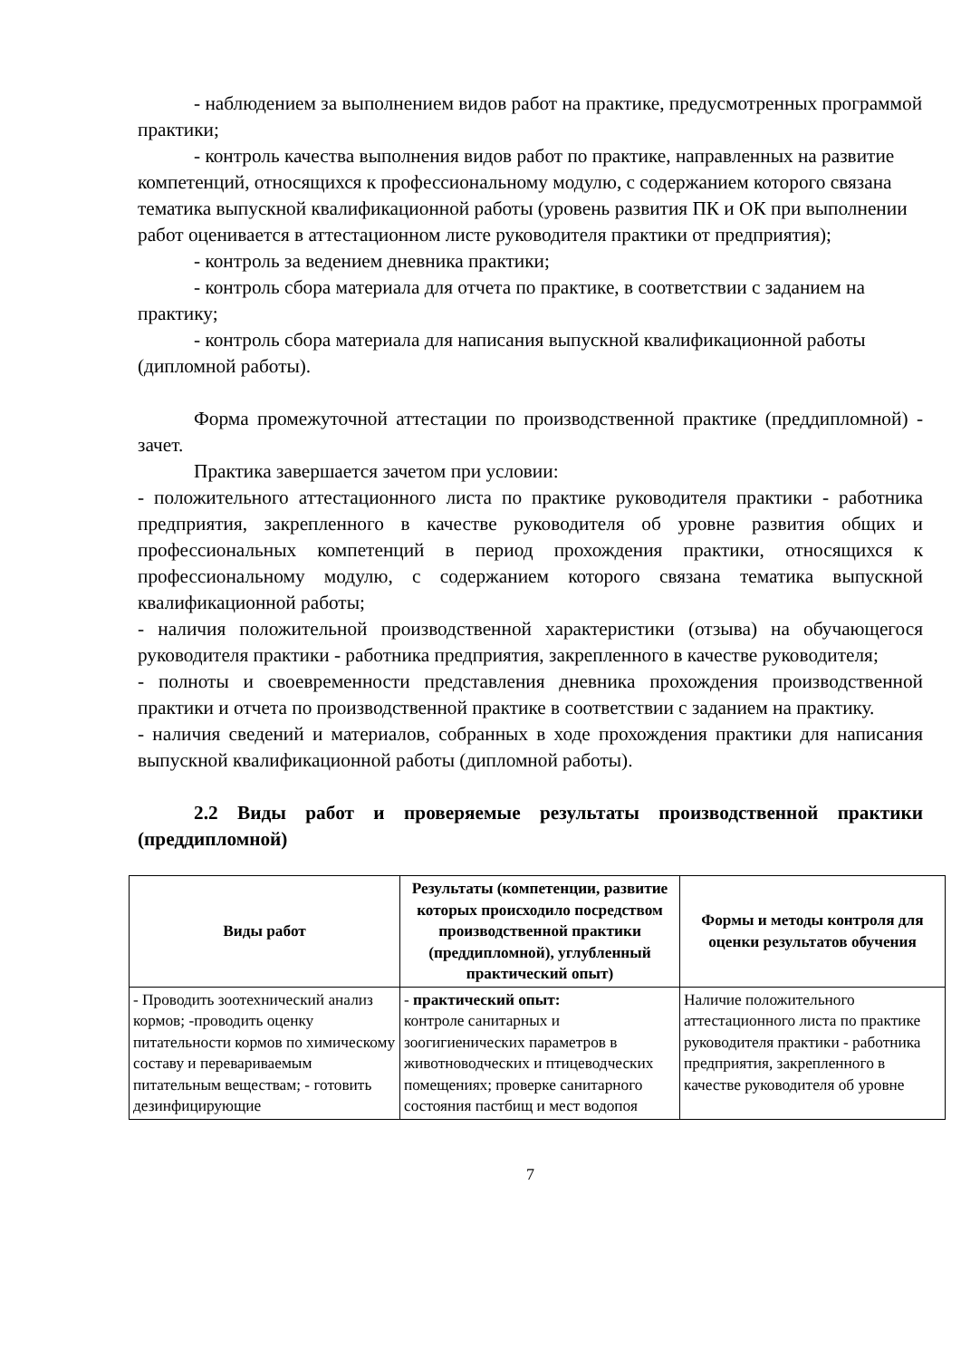- наблюдением за выполнением видов работ на практике, предусмотренных программой практики;
- контроль качества выполнения видов работ по практике, направленных на развитие компетенций, относящихся к профессиональному модулю, с содержанием которого связана тематика выпускной квалификационной работы (уровень развития ПК и ОК при выполнении работ оценивается в аттестационном листе руководителя практики от предприятия);
- контроль за ведением дневника практики;
- контроль сбора материала для отчета по практике, в соответствии с заданием на практику;
- контроль сбора материала для написания выпускной квалификационной работы (дипломной работы).
Форма промежуточной аттестации по производственной практике (преддипломной) - зачет.
Практика завершается зачетом при условии:
- положительного аттестационного листа по практике руководителя практики - работника предприятия, закрепленного в качестве руководителя об уровне развития общих и профессиональных компетенций в период прохождения практики, относящихся к профессиональному модулю, с содержанием которого связана тематика выпускной квалификационной работы;
- наличия положительной производственной характеристики (отзыва) на обучающегося руководителя практики - работника предприятия, закрепленного в качестве руководителя;
- полноты и своевременности представления дневника прохождения производственной практики и отчета по производственной практике в соответствии с заданием на практику.
- наличия сведений и материалов, собранных в ходе прохождения практики для написания выпускной квалификационной работы (дипломной работы).
2.2 Виды работ и проверяемые результаты производственной практики (преддипломной)
| Виды работ | Результаты (компетенции, развитие которых происходило посредством производственной практики (преддипломной), углубленный практический опыт) | Формы и методы контроля для оценки результатов обучения |
| --- | --- | --- |
| - Проводить зоотехнический анализ кормов; -проводить оценку питательности кормов по химическому составу и перевариваемым питательным веществам; - готовить дезинфицирующие | - практический опыт: контроле санитарных и зоогигиенических параметров в животноводческих и птицеводческих помещениях; проверке санитарного состояния пастбищ и мест водопоя | Наличие положительного аттестационного листа по практике руководителя практики - работника предприятия, закрепленного в качестве руководителя об уровне |
7